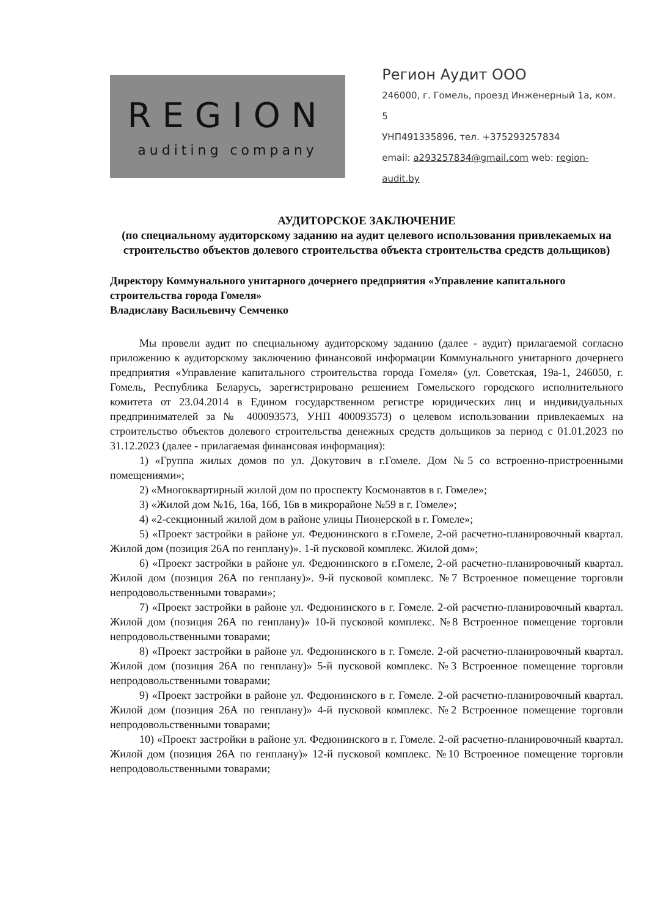REGION
auditing company
Регион Аудит ООО
246000, г. Гомель, проезд Инженерный 1а, ком. 5
УНП491335896, тел. +375293257834
email: a293257834@gmail.com web: region-audit.by
АУДИТОРСКОЕ ЗАКЛЮЧЕНИЕ
(по специальному аудиторскому заданию на аудит целевого использования привлекаемых на строительство объектов долевого строительства объекта строительства средств дольщиков)
Директору Коммунального унитарного дочернего предприятия «Управление капитального строительства города Гомеля»
Владиславу Васильевичу Семченко
Мы провели аудит по специальному аудиторскому заданию (далее - аудит) прилагаемой согласно приложению к аудиторскому заключению финансовой информации Коммунального унитарного дочернего предприятия «Управление капитального строительства города Гомеля» (ул. Советская, 19а-1, 246050, г. Гомель, Республика Беларусь, зарегистрировано решением Гомельского городского исполнительного комитета от 23.04.2014 в Едином государственном регистре юридических лиц и индивидуальных предпринимателей за № 400093573, УНП 400093573) о целевом использовании привлекаемых на строительство объектов долевого строительства денежных средств дольщиков за период с 01.01.2023 по 31.12.2023 (далее - прилагаемая финансовая информация):
1) «Группа жилых домов по ул. Докутович в г.Гомеле. Дом №5 со встроенно-пристроенными помещениями»;
2) «Многоквартирный жилой дом по проспекту Космонавтов в г. Гомеле»;
3) «Жилой дом №16, 16а, 16б, 16в в микрорайоне №59 в г. Гомеле»;
4) «2-секционный жилой дом в районе улицы Пионерской в г. Гомеле»;
5) «Проект застройки в районе ул. Федюнинского в г.Гомеле, 2-ой расчетно-планировочный квартал. Жилой дом (позиция 26А по генплану)». 1-й пусковой комплекс. Жилой дом»;
6) «Проект застройки в районе ул. Федюнинского в г.Гомеле, 2-ой расчетно-планировочный квартал. Жилой дом (позиция 26А по генплану)». 9-й пусковой комплекс. №7 Встроенное помещение торговли непродовольственными товарами»;
7) «Проект застройки в районе ул. Федюнинского в г. Гомеле. 2-ой расчетно-планировочный квартал. Жилой дом (позиция 26А по генплану)» 10-й пусковой комплекс. №8 Встроенное помещение торговли непродовольственными товарами;
8) «Проект застройки в районе ул. Федюнинского в г. Гомеле. 2-ой расчетно-планировочный квартал. Жилой дом (позиция 26А по генплану)» 5-й пусковой комплекс. №3 Встроенное помещение торговли непродовольственными товарами;
9) «Проект застройки в районе ул. Федюнинского в г. Гомеле. 2-ой расчетно-планировочный квартал. Жилой дом (позиция 26А по генплану)» 4-й пусковой комплекс. №2 Встроенное помещение торговли непродовольственными товарами;
10) «Проект застройки в районе ул. Федюнинского в г. Гомеле. 2-ой расчетно-планировочный квартал. Жилой дом (позиция 26А по генплану)» 12-й пусковой комплекс. №10 Встроенное помещение торговли непродовольственными товарами;